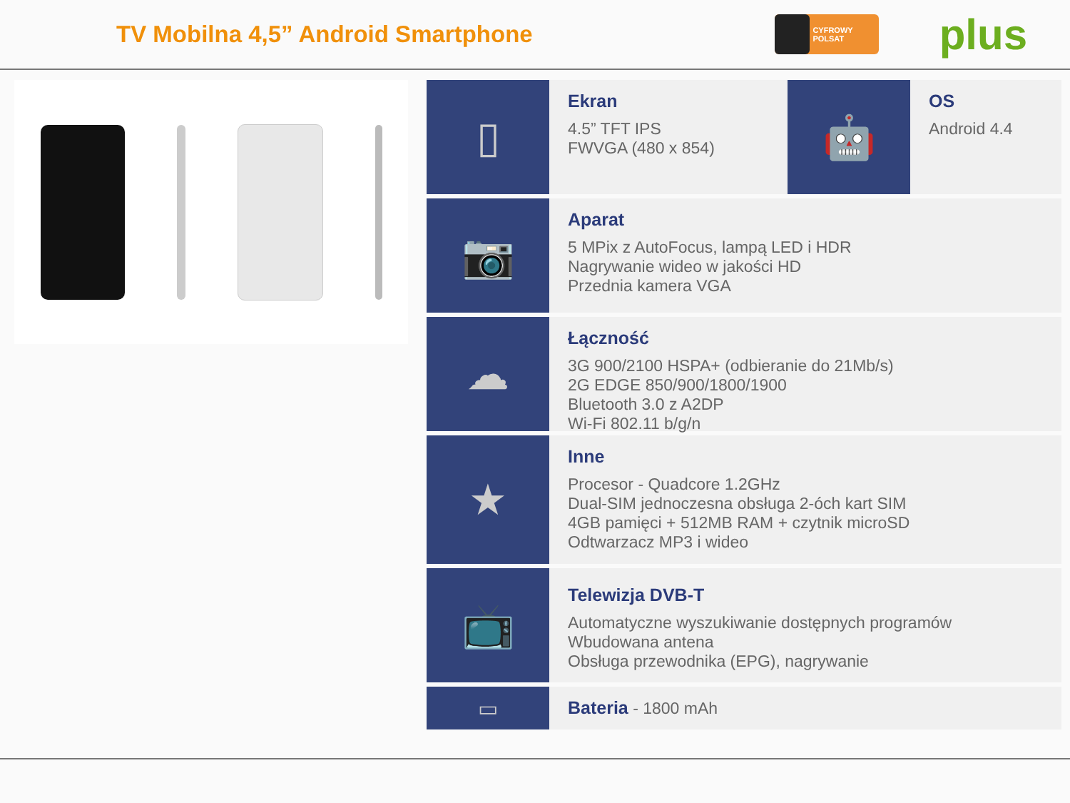TV Mobilna 4,5” Android Smartphone
CYFROWY POLSAT
plus
▯
Ekran
4.5” TFT IPS
FWVGA (480 x 854)
🤖
OS
Android 4.4
📷
Aparat
5 MPix z AutoFocus, lampą LED i HDR
Nagrywanie wideo w jakości HD
Przednia kamera VGA
☁
Łączność
3G 900/2100 HSPA+ (odbieranie do 21Mb/s)
2G EDGE 850/900/1800/1900
Bluetooth 3.0 z A2DP
Wi-Fi 802.11 b/g/n
★
Inne
Procesor - Quadcore 1.2GHz
Dual-SIM jednoczesna obsługa 2-óch kart SIM
4GB pamięci + 512MB RAM + czytnik microSD
Odtwarzacz MP3 i wideo
📺
Telewizja DVB-T
Automatyczne wyszukiwanie dostępnych programów
Wbudowana antena
Obsługa przewodnika (EPG), nagrywanie
▭
Bateria - 1800 mAh